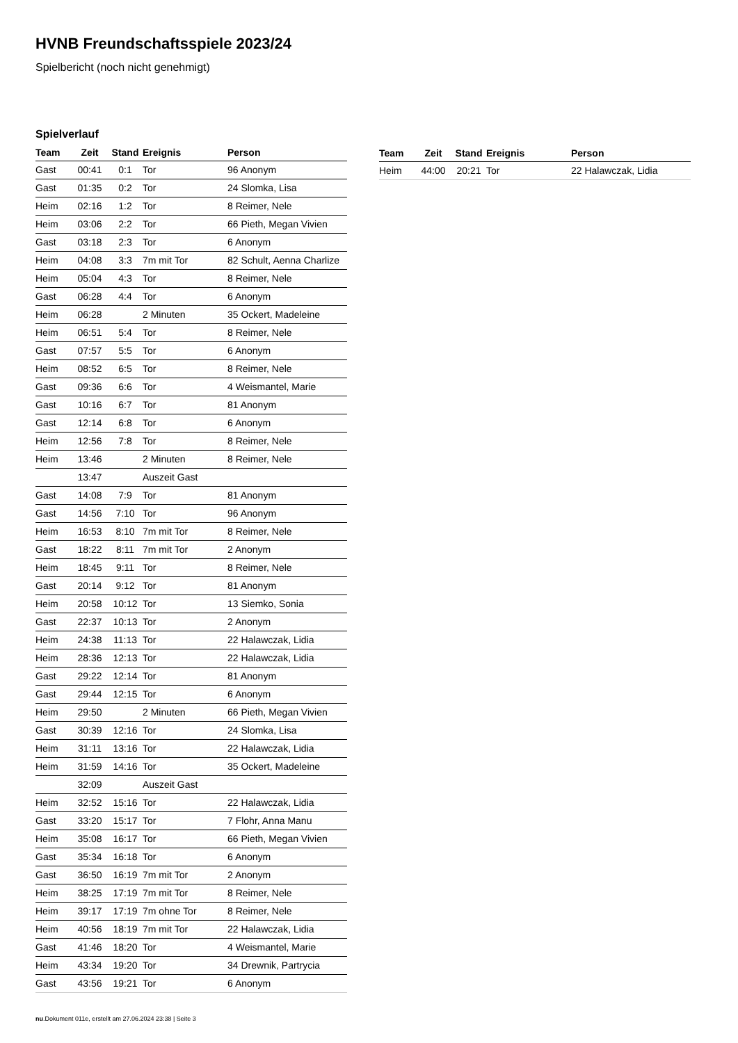HVNB Freundschaftsspiele 2023/24
Spielbericht (noch nicht genehmigt)
Spielverlauf
| Team | Zeit | Stand | Ereignis | Person |
| --- | --- | --- | --- | --- |
| Gast | 00:41 | 0:1 | Tor | 96 Anonym |
| Gast | 01:35 | 0:2 | Tor | 24 Slomka, Lisa |
| Heim | 02:16 | 1:2 | Tor | 8 Reimer, Nele |
| Heim | 03:06 | 2:2 | Tor | 66 Pieth, Megan Vivien |
| Gast | 03:18 | 2:3 | Tor | 6 Anonym |
| Heim | 04:08 | 3:3 | 7m mit Tor | 82 Schult, Aenna Charlize |
| Heim | 05:04 | 4:3 | Tor | 8 Reimer, Nele |
| Gast | 06:28 | 4:4 | Tor | 6 Anonym |
| Heim | 06:28 | | 2 Minuten | 35 Ockert, Madeleine |
| Heim | 06:51 | 5:4 | Tor | 8 Reimer, Nele |
| Gast | 07:57 | 5:5 | Tor | 6 Anonym |
| Heim | 08:52 | 6:5 | Tor | 8 Reimer, Nele |
| Gast | 09:36 | 6:6 | Tor | 4 Weismantel, Marie |
| Gast | 10:16 | 6:7 | Tor | 81 Anonym |
| Gast | 12:14 | 6:8 | Tor | 6 Anonym |
| Heim | 12:56 | 7:8 | Tor | 8 Reimer, Nele |
| Heim | 13:46 | | 2 Minuten | 8 Reimer, Nele |
| | 13:47 | | Auszeit Gast | |
| Gast | 14:08 | 7:9 | Tor | 81 Anonym |
| Gast | 14:56 | 7:10 | Tor | 96 Anonym |
| Heim | 16:53 | 8:10 | 7m mit Tor | 8 Reimer, Nele |
| Gast | 18:22 | 8:11 | 7m mit Tor | 2 Anonym |
| Heim | 18:45 | 9:11 | Tor | 8 Reimer, Nele |
| Gast | 20:14 | 9:12 | Tor | 81 Anonym |
| Heim | 20:58 | 10:12 | Tor | 13 Siemko, Sonia |
| Gast | 22:37 | 10:13 | Tor | 2 Anonym |
| Heim | 24:38 | 11:13 | Tor | 22 Halawczak, Lidia |
| Heim | 28:36 | 12:13 | Tor | 22 Halawczak, Lidia |
| Gast | 29:22 | 12:14 | Tor | 81 Anonym |
| Gast | 29:44 | 12:15 | Tor | 6 Anonym |
| Heim | 29:50 | | 2 Minuten | 66 Pieth, Megan Vivien |
| Gast | 30:39 | 12:16 | Tor | 24 Slomka, Lisa |
| Heim | 31:11 | 13:16 | Tor | 22 Halawczak, Lidia |
| Heim | 31:59 | 14:16 | Tor | 35 Ockert, Madeleine |
| | 32:09 | | Auszeit Gast | |
| Heim | 32:52 | 15:16 | Tor | 22 Halawczak, Lidia |
| Gast | 33:20 | 15:17 | Tor | 7 Flohr, Anna Manu |
| Heim | 35:08 | 16:17 | Tor | 66 Pieth, Megan Vivien |
| Gast | 35:34 | 16:18 | Tor | 6 Anonym |
| Gast | 36:50 | 16:19 | 7m mit Tor | 2 Anonym |
| Heim | 38:25 | 17:19 | 7m mit Tor | 8 Reimer, Nele |
| Heim | 39:17 | 17:19 | 7m ohne Tor | 8 Reimer, Nele |
| Heim | 40:56 | 18:19 | 7m mit Tor | 22 Halawczak, Lidia |
| Gast | 41:46 | 18:20 | Tor | 4 Weismantel, Marie |
| Heim | 43:34 | 19:20 | Tor | 34 Drewnik, Partrycia |
| Gast | 43:56 | 19:21 | Tor | 6 Anonym |
| Team | Zeit | Stand | Ereignis | Person |
| --- | --- | --- | --- | --- |
| Heim | 44:00 | 20:21 | Tor | 22 Halawczak, Lidia |
nu.Dokument 011e, erstellt am 27.06.2024 23:38 | Seite 3